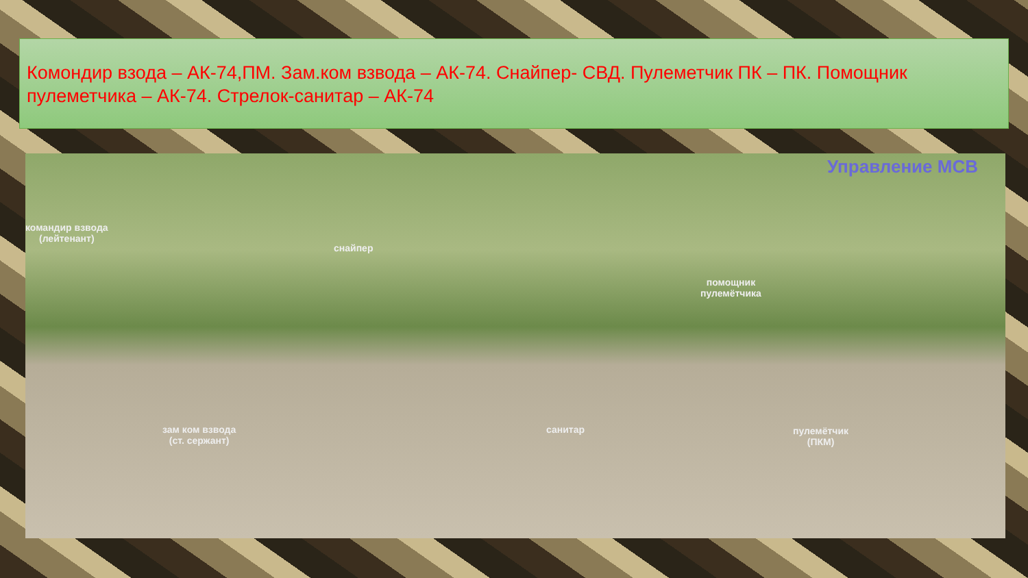Комондир взода – АК-74,ПМ. Зам.ком взвода – АК-74. Снайпер- СВД. Пулеметчик ПК – ПК. Помощник пулеметчика – АК-74. Стрелок-санитар – АК-74
Управление МСВ
командир взвода
(лейтенант)
снайпер
помощник
пулемётчика
зам ком взвода
(ст. сержант)
санитар пулемётчик
(ПКМ)